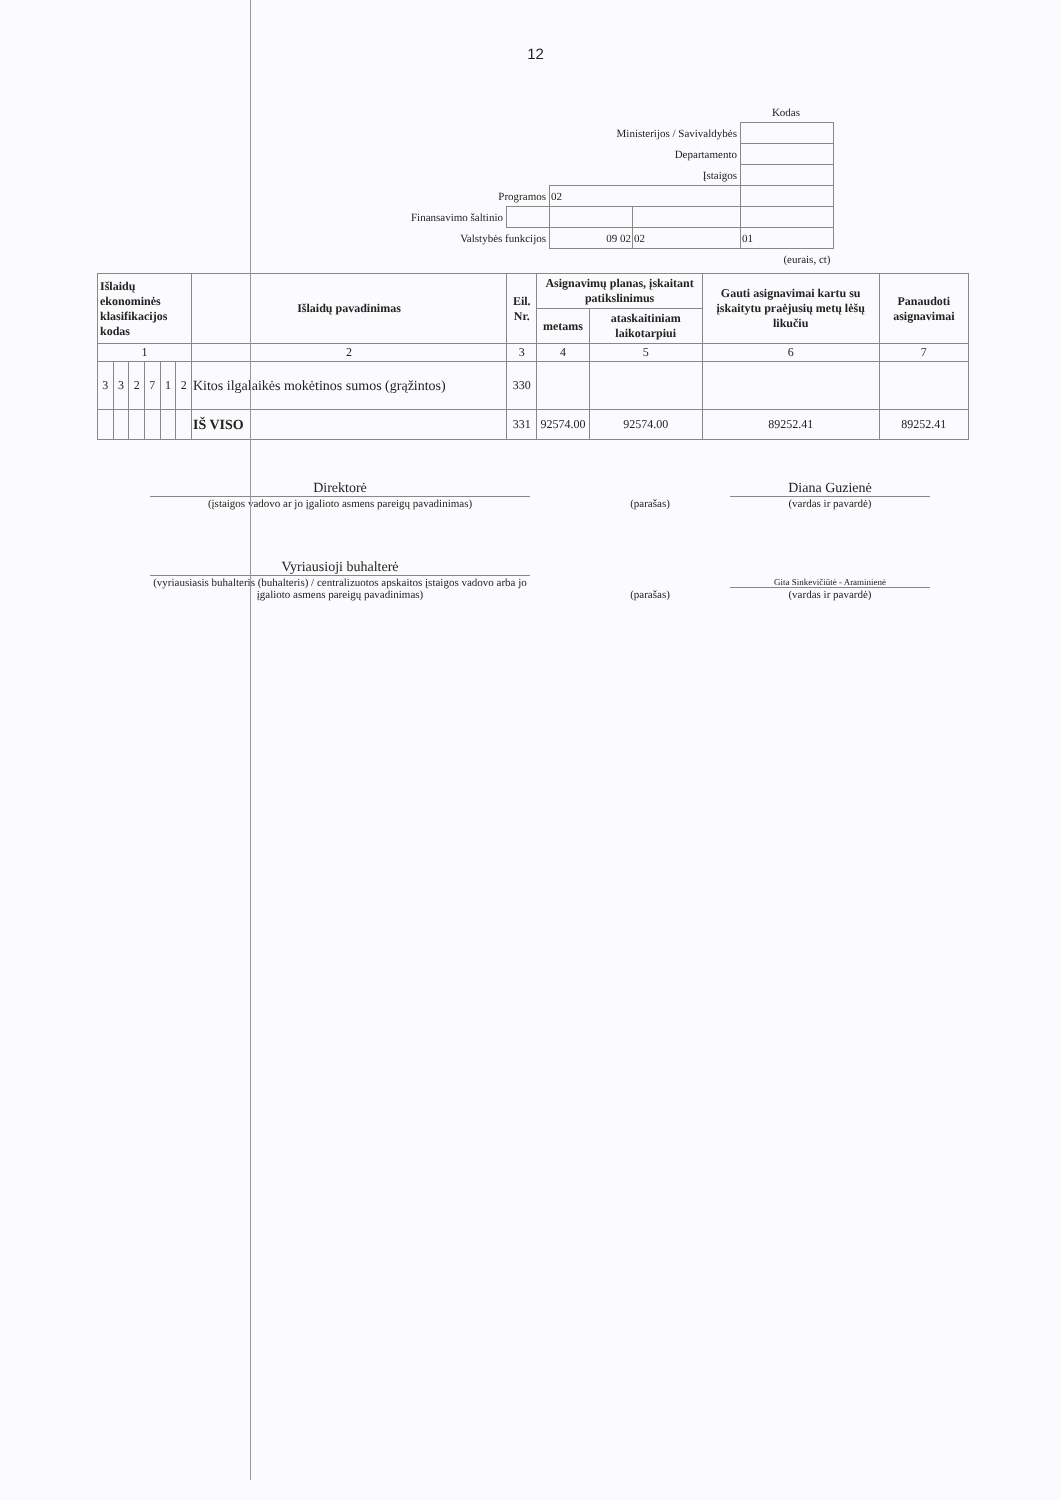12
| | | | | Kodas |
| Ministerijos / Savivaldybės | | | | |
| Departamento | | | | |
| Įstaigos | | | | |
| Programos | | 02 | | |
| Finansavimo šaltinio | | | | |
| Valstybės funkcijos | | 09 02 | 02 | 01 |
| (eurais, ct) | | | | |
| Išlaidų ekonominės klasifikacijos kodas | | | | | | Išlaidų pavadinimas | Eil. Nr. | Asignavimų planas, įskaitant patikslinimus | | Gauti asignavimai kartu su įskaitytu praėjusių metų lėšų likučiu | Panaudoti asignavimai |
| --- | --- | --- | --- | --- | --- | --- | --- | --- | --- | --- | --- |
| | | | | | | | | metams | ataskaitiniam laikotarpiui | | |
| 1 | | | | | | 2 | 3 | 4 | 5 | 6 | 7 |
| 3 | 3 | 2 | 7 | 1 | 2 | Kitos ilgalaikės mokėtinos sumos (grąžintos) | 330 | | | | |
| | | | | | | IŠ VISO | 331 | 92574.00 | 92574.00 | 89252.41 | 89252.41 |
Direktorė
(įstaigos vadovo ar jo įgalioto asmens pareigų pavadinimas)
(parašas)
Diana Guzienė
(vardas ir pavardė)
Vyriausioji buhalterė
(vyriausiasis buhalteris (buhalteris) / centralizuotos apskaitos įstaigos vadovo arba jo įgalioto asmens pareigų pavadinimas)
(parašas)
Gita Sinkevičiūtė - Araminienė
(vardas ir pavardė)